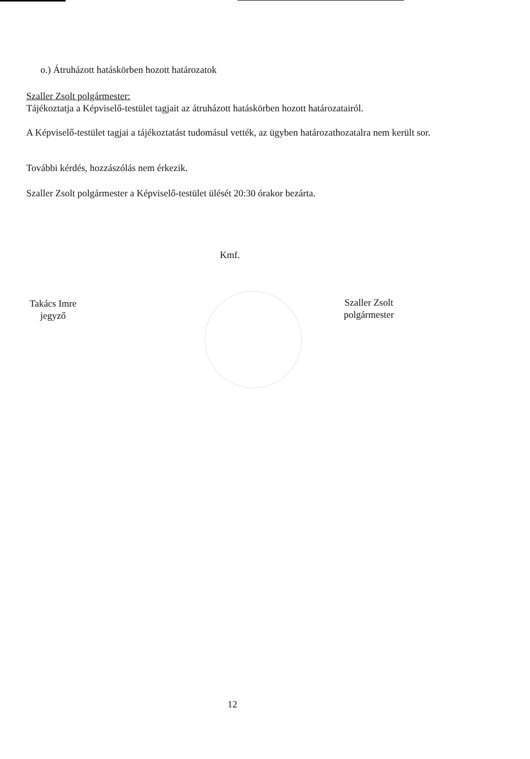o.) Átruházott hatáskörben hozott határozatok
Szaller Zsolt polgármester:
Tájékoztatja a Képviselő-testület tagjait az átruházott hatáskörben hozott határozatairól.
A Képviselő-testület tagjai a tájékoztatást tudomásul vették, az ügyben határozathozatalra nem került sor.
További kérdés, hozzászólás nem érkezik.
Szaller Zsolt polgármester a Képviselő-testület ülését 20:30 órakor bezárta.
Kmf.
Takács Imre
jegyző
Szaller Zsolt
polgármester
12